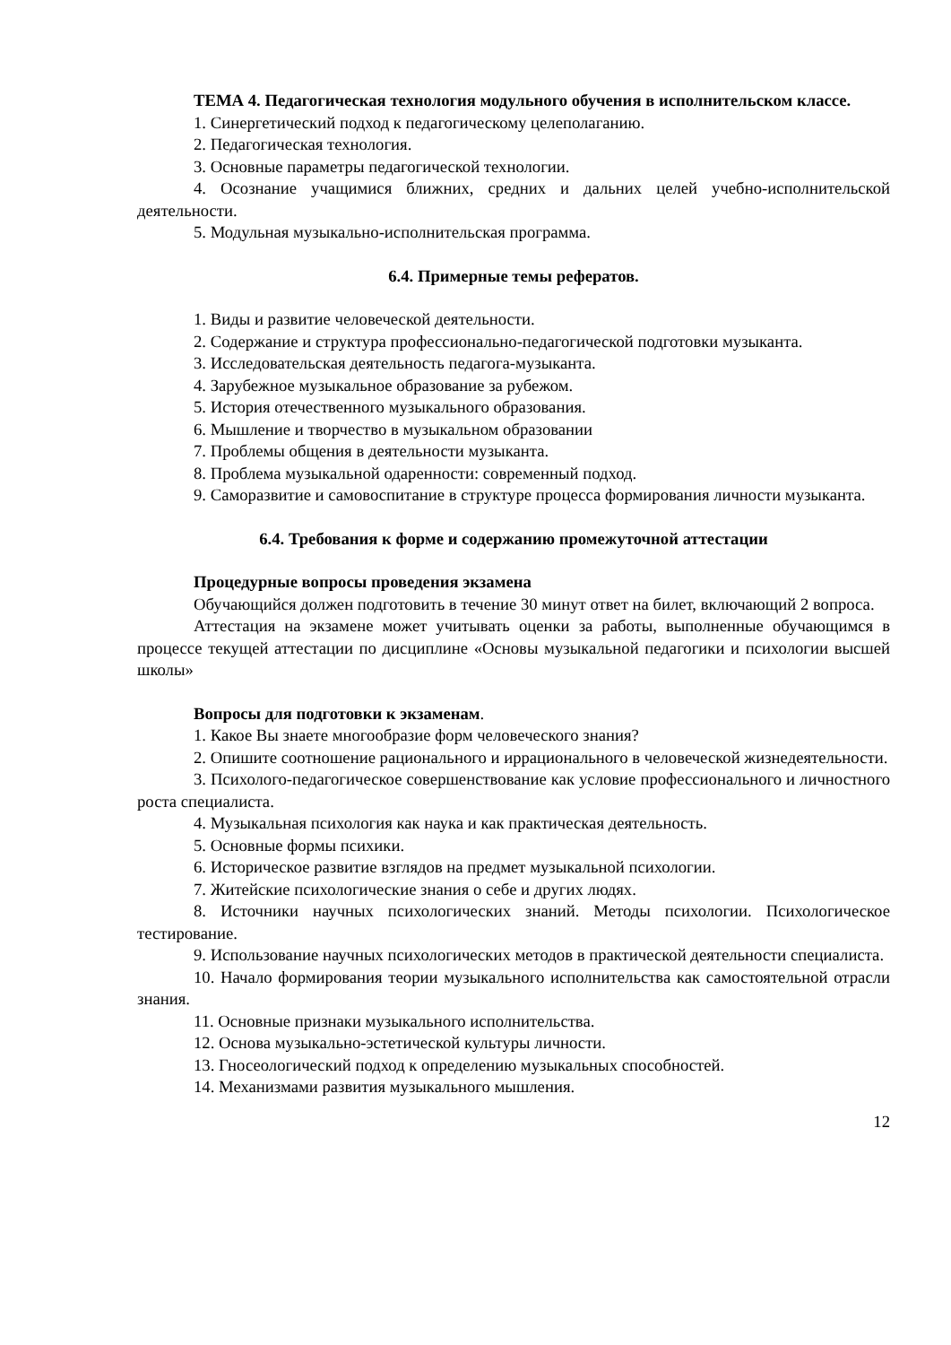ТЕМА 4. Педагогическая технология модульного обучения в исполнительском классе.
1. Синергетический подход к педагогическому целеполаганию.
2. Педагогическая технология.
3. Основные параметры педагогической технологии.
4. Осознание учащимися ближних, средних и дальних целей учебно-исполнительской деятельности.
5. Модульная музыкально-исполнительская программа.
6.4. Примерные темы рефератов.
1. Виды и развитие человеческой деятельности.
2. Содержание и структура профессионально-педагогической подготовки музыканта.
3. Исследовательская деятельность педагога-музыканта.
4. Зарубежное музыкальное образование за рубежом.
5. История отечественного музыкального образования.
6. Мышление и творчество в музыкальном образовании
7. Проблемы общения в деятельности музыканта.
8. Проблема музыкальной одаренности: современный подход.
9. Саморазвитие и самовоспитание в структуре процесса формирования личности музыканта.
6.4. Требования к форме и содержанию промежуточной аттестации
Процедурные вопросы проведения экзамена
Обучающийся должен подготовить в течение 30 минут ответ на билет, включающий 2 вопроса.
Аттестация на экзамене может учитывать оценки за работы, выполненные обучающимся в процессе текущей аттестации по дисциплине «Основы музыкальной педагогики и психологии высшей школы»
Вопросы для подготовки к экзаменам.
1. Какое Вы знаете многообразие форм человеческого знания?
2. Опишите соотношение рационального и иррационального в человеческой жизнедеятельности.
3. Психолого-педагогическое совершенствование как условие профессионального и личностного роста специалиста.
4. Музыкальная психология как наука и как практическая деятельность.
5. Основные формы психики.
6. Историческое развитие взглядов на предмет музыкальной психологии.
7. Житейские психологические знания о себе и других людях.
8. Источники научных психологических знаний. Методы психологии. Психологическое тестирование.
9. Использование научных психологических методов в практической деятельности специалиста.
10. Начало формирования теории музыкального исполнительства как самостоятельной отрасли знания.
11. Основные признаки музыкального исполнительства.
12. Основа музыкально-эстетической культуры личности.
13. Гносеологический подход к определению музыкальных способностей.
14. Механизмами развития музыкального мышления.
12